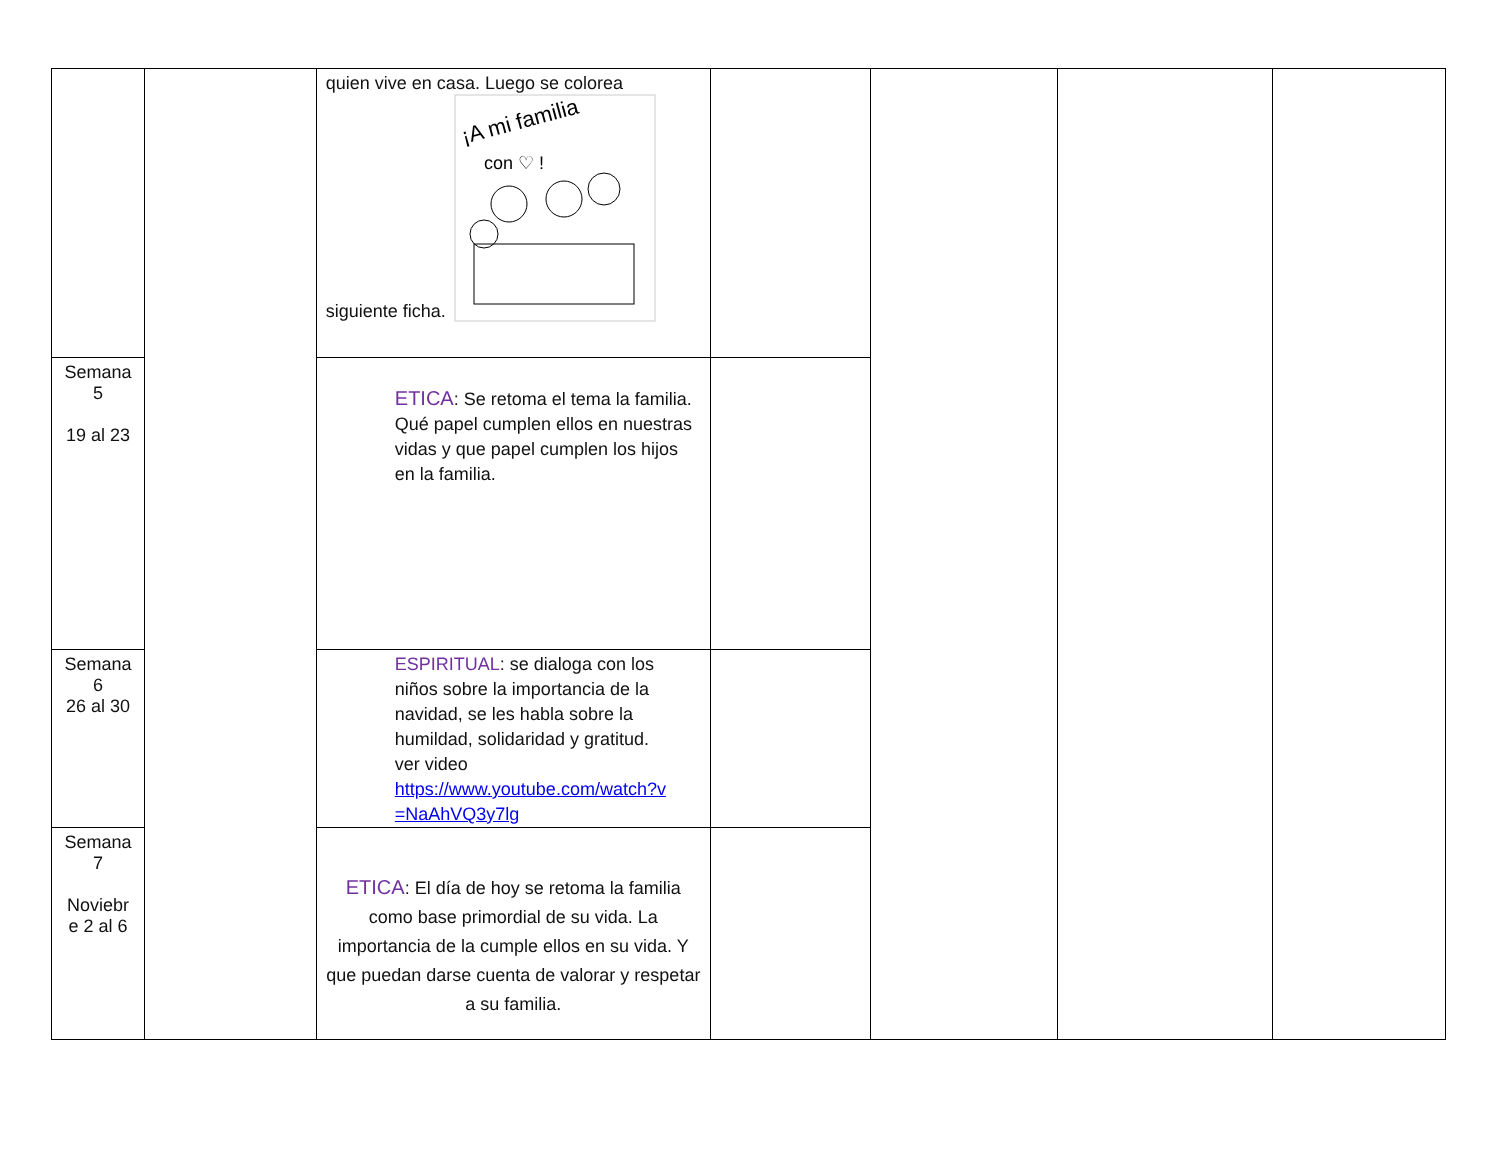| | | quien vive en casa. Luego se colorea siguiente ficha. ¡A mi familia con ♡ ! | | | | |
| Semana 5 19 al 23 | | ETICA : Se retoma el tema la familia. Qué papel cumplen ellos en nuestras vidas y que papel cumplen los hijos en la familia. | | | | |
| Semana 6 26 al 30 | | ESPIRITUAL : se dialoga con los niños sobre la importancia de la navidad, se les habla sobre la humildad, solidaridad y gratitud. ver video https://www.youtube.com/watch?v =NaAhVQ3y7lg | | | | |
| Semana 7 Noviebr e 2 al 6 | | ETICA : El día de hoy se retoma la familia como base primordial de su vida. La importancia de la cumple ellos en su vida. Y que puedan darse cuenta de valorar y respetar a su familia. | | | | |